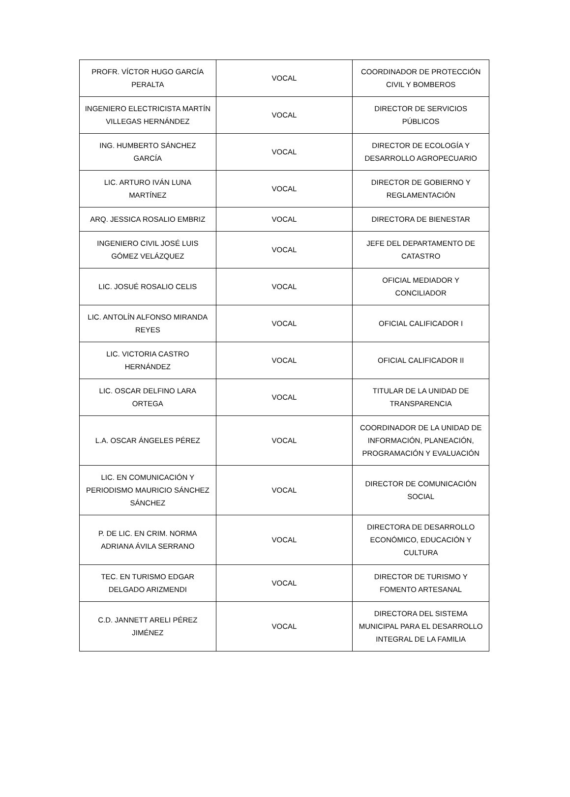| PROFR. VÍCTOR HUGO GARCÍA PERALTA | VOCAL | COORDINADOR DE PROTECCIÓN CIVIL Y BOMBEROS |
| INGENIERO ELECTRICISTA MARTÍN VILLEGAS HERNÁNDEZ | VOCAL | DIRECTOR DE SERVICIOS PÚBLICOS |
| ING. HUMBERTO SÁNCHEZ GARCÍA | VOCAL | DIRECTOR DE ECOLOGÍA Y DESARROLLO AGROPECUARIO |
| LIC. ARTURO IVÁN LUNA MARTÍNEZ | VOCAL | DIRECTOR DE GOBIERNO Y REGLAMENTACIÓN |
| ARQ. JESSICA ROSALIO EMBRIZ | VOCAL | DIRECTORA DE BIENESTAR |
| INGENIERO CIVIL JOSÉ LUIS GÓMEZ VELÁZQUEZ | VOCAL | JEFE DEL DEPARTAMENTO DE CATASTRO |
| LIC. JOSUÉ ROSALIO CELIS | VOCAL | OFICIAL MEDIADOR Y CONCILIADOR |
| LIC. ANTOLÍN ALFONSO MIRANDA REYES | VOCAL | OFICIAL CALIFICADOR I |
| LIC. VICTORIA CASTRO HERNÁNDEZ | VOCAL | OFICIAL CALIFICADOR II |
| LIC. OSCAR DELFINO LARA ORTEGA | VOCAL | TITULAR DE LA UNIDAD DE TRANSPARENCIA |
| L.A. OSCAR ÁNGELES PÉREZ | VOCAL | COORDINADOR DE LA UNIDAD DE INFORMACIÓN, PLANEACIÓN, PROGRAMACIÓN Y EVALUACIÓN |
| LIC. EN COMUNICACIÓN Y PERIODISMO MAURICIO SÁNCHEZ SÁNCHEZ | VOCAL | DIRECTOR DE COMUNICACIÓN SOCIAL |
| P. DE LIC. EN CRIM. NORMA ADRIANA ÁVILA SERRANO | VOCAL | DIRECTORA DE DESARROLLO ECONÓMICO, EDUCACIÓN Y CULTURA |
| TEC. EN TURISMO EDGAR DELGADO ARIZMENDI | VOCAL | DIRECTOR DE TURISMO Y FOMENTO ARTESANAL |
| C.D. JANNETT ARELI PÉREZ JIMÉNEZ | VOCAL | DIRECTORA DEL SISTEMA MUNICIPAL PARA EL DESARROLLO INTEGRAL DE LA FAMILIA |